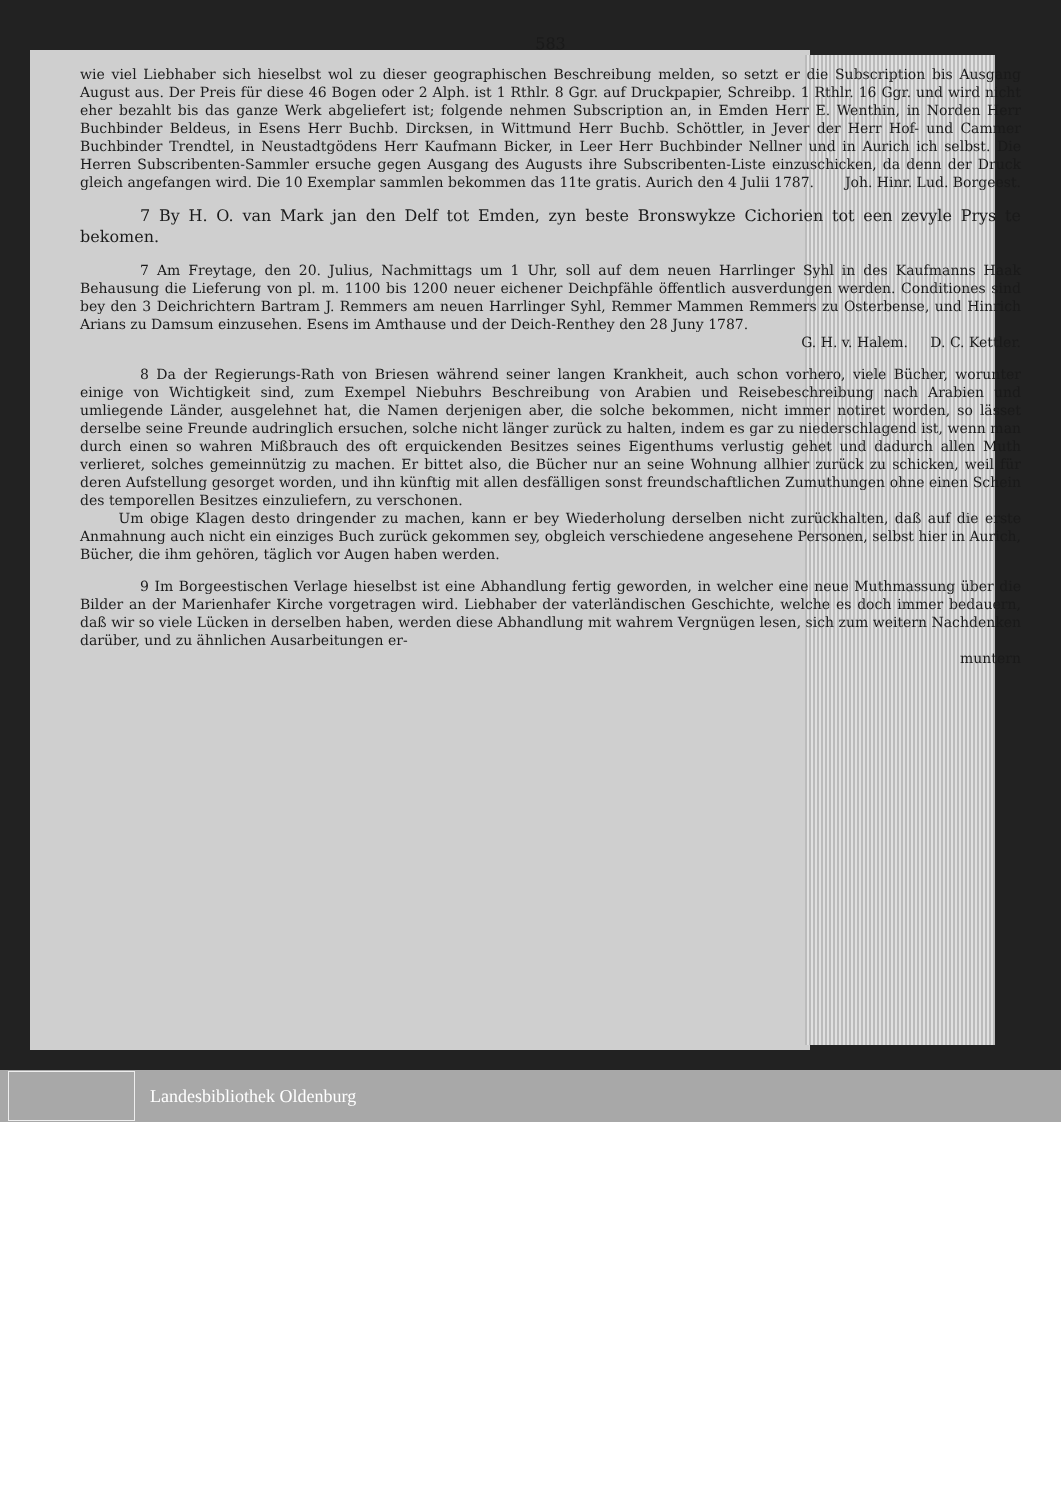583
wie viel Liebhaber sich hieselbst wol zu dieser geographischen Beschreibung melden, so setzt er die Subscription bis Ausgang August aus. Der Preis für diese 46 Bogen oder 2 Alph. ist 1 Rthlr. 8 Ggr. auf Druckpapier, Schreibp. 1 Rthlr. 16 Ggr. und wird nicht eher bezahlt bis das ganze Werk abgeliefert ist; folgende nehmen Subscription an, in Emden Herr E. Wenthin, in Norden Herr Buchbinder Beldeus, in Esens Herr Buchb. Dircksen, in Wittmund Herr Buchb. Schöttler, in Jever der Herr Hof- und Cammer Buchbinder Trendtel, in Neustadtgödens Herr Kaufmann Bicker, in Leer Herr Buchbinder Nellner und in Aurich ich selbst. Die Herren Subscribenten-Sammler ersuche gegen Ausgang des Augusts ihre Subscribenten-Liste einzuschicken, da denn der Druck gleich angefangen wird. Die 10 Exemplar sammlen bekommen das 11te gratis. Aurich den 4 Julii 1787. Joh. Hinr. Lud. Borgeest.
7 By H. O. van Mark jan den Delf tot Emden, zyn beste Bronswykze Cichorien tot een zevyle Prys te bekomen.
7 Am Freytage, den 20. Julius, Nachmittags um 1 Uhr, soll auf dem neuen Harrlinger Syhl in des Kaufmanns Haak Behausung die Lieferung von pl. m. 1100 bis 1200 neuer eichener Deichpfähle öffentlich ausverdungen werden. Conditiones sind bey den 3 Deichrichtern Bartram J. Remmers am neuen Harrlinger Syhl, Remmer Mammen Remmers zu Osterbense, und Hinrich Arians zu Damsum einzusehen. Esens im Amthause und der Deich-Renthey den 28 Juny 1787.
G. H. v. Halem. D. C. Kettler.
8 Da der Regierungs-Rath von Briesen während seiner langen Krankheit, auch schon vorhero, viele Bücher, worunter einige von Wichtigkeit sind, zum Exempel Niebuhrs Beschreibung von Arabien und Reisebeschreibung nach Arabien und umliegende Länder, ausgelehnet hat, die Namen derjenigen aber, die solche bekommen, nicht immer notiret worden, so lässet derselbe seine Freunde audringlich ersuchen, solche nicht länger zurück zu halten, indem es gar zu niederschlagend ist, wenn man durch einen so wahren Mißbrauch des oft erquickenden Besitzes seines Eigenthums verlustig gehet und dadurch allen Muth verlieret, solches gemeinnützig zu machen. Er bittet also, die Bücher nur an seine Wohnung allhier zurück zu schicken, weil für deren Aufstellung gesorget worden, und ihn künftig mit allen desfälligen sonst freundschaftlichen Zumuthungen ohne einen Schein des temporellen Besitzes einzuliefern, zu verschonen.
Um obige Klagen desto dringender zu machen, kann er bey Wiederholung derselben nicht zurückhalten, daß auf die erste Anmahnung auch nicht ein einziges Buch zurück gekommen sey, obgleich verschiedene angesehene Personen, selbst hier in Aurich, Bücher, die ihm gehören, täglich vor Augen haben werden.
9 Im Borgeestischen Verlage hieselbst ist eine Abhandlung fertig geworden, in welcher eine neue Muthmassung über die Bilder an der Marienhafer Kirche vorgetragen wird. Liebhaber der vaterländischen Geschichte, welche es doch immer bedauern, daß wir so viele Lücken in derselben haben, werden diese Abhandlung mit wahrem Vergnügen lesen, sich zum weitern Nachdenken darüber, und zu ähnlichen Ausarbeitungen er-
muntern
Landesbibliothek Oldenburg